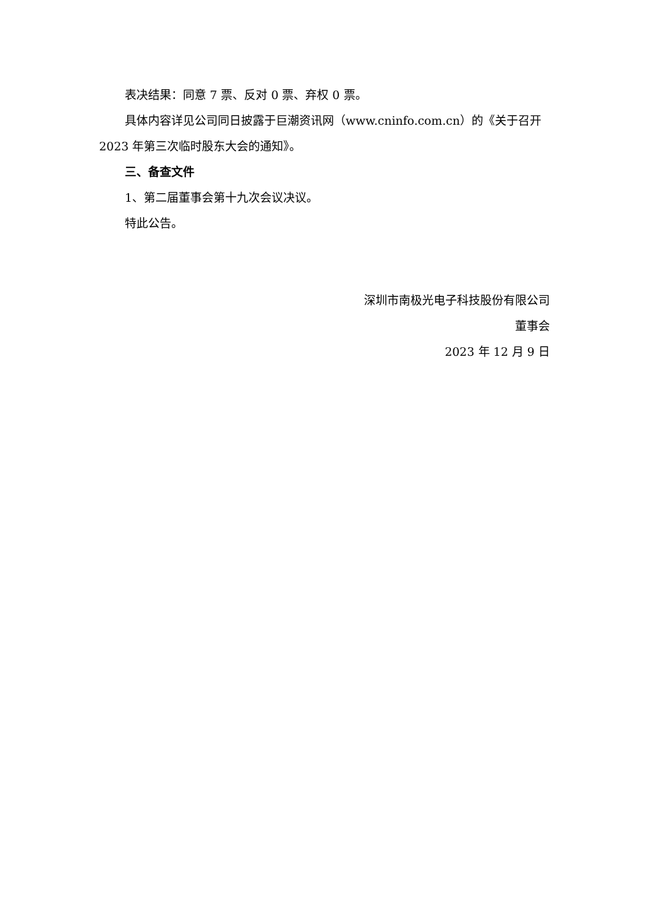表决结果：同意 7 票、反对 0 票、弃权 0 票。
具体内容详见公司同日披露于巨潮资讯网（www.cninfo.com.cn）的《关于召开 2023 年第三次临时股东大会的通知》。
三、备查文件
1、第二届董事会第十九次会议决议。
特此公告。
深圳市南极光电子科技股份有限公司
董事会
2023 年 12 月 9 日